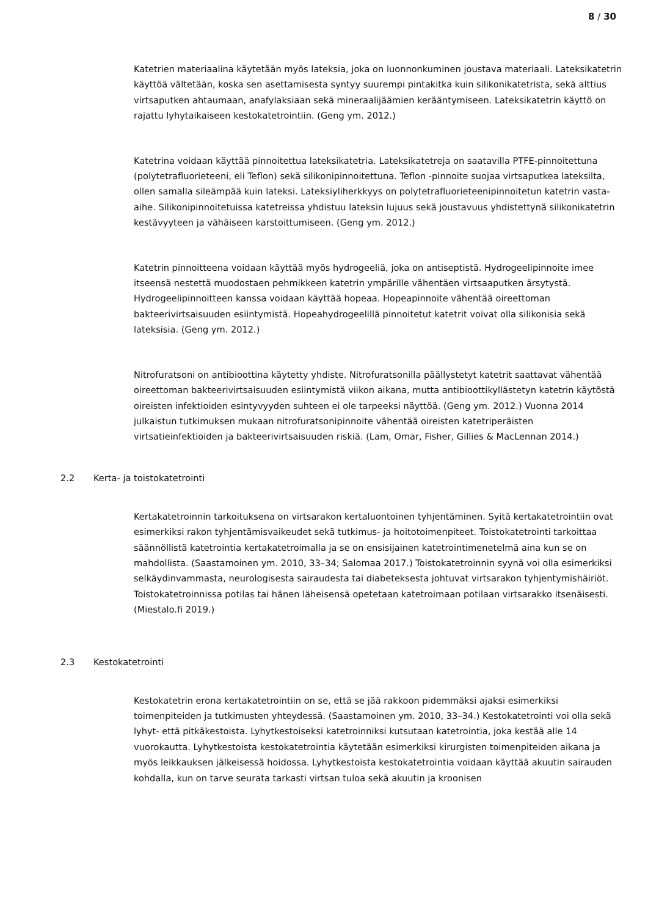8 / 30
Katetrien materiaalina käytetään myös lateksia, joka on luonnonkuminen joustava materiaali. Lateksikatetrin käyttöä vältetään, koska sen asettamisesta syntyy suurempi pintakitka kuin silikonikatetrista, sekä alttius virtsaputken ahtaumaan, anafylaksiaan sekä mineraalijäämien kerääntymiseen. Lateksikatetrin käyttö on rajattu lyhytaikaiseen kestokatetrointiin. (Geng ym. 2012.)
Katetrina voidaan käyttää pinnoitettua lateksikatetria. Lateksikatetreja on saatavilla PTFE-pinnoitettuna (polytetrafluorieteeni, eli Teflon) sekä silikonipinnoitettuna. Teflon -pinnoite suojaa virtsaputkea lateksilta, ollen samalla sileämpää kuin lateksi. Lateksiyliherkkyys on polytetrafluorieteenipinnoitetun katetrin vasta-aihe. Silikonipinnoitetuissa katetreissa yhdistuu lateksin lujuus sekä joustavuus yhdistettynä silikonikatetrin kestävyyteen ja vähäiseen karstoittumiseen. (Geng ym. 2012.)
Katetrin pinnoitteena voidaan käyttää myös hydrogeeliä, joka on antiseptistä. Hydrogeelipinnoite imee itseensä nestettä muodostaen pehmikkeen katetrin ympärille vähentäen virtsaaputken ärsytystä. Hydrogeelipinnoitteen kanssa voidaan käyttää hopeaa. Hopeapinnoite vähentää oireettoman bakteerivirtsaisuuden esiintymistä. Hopeahydrogeelillä pinnoitetut katetrit voivat olla silikonisia sekä lateksisia. (Geng ym. 2012.)
Nitrofuratsoni on antibioottina käytetty yhdiste. Nitrofuratsonilla päällystetyt katetrit saattavat vähentää oireettoman bakteerivirtsaisuuden esiintymistä viikon aikana, mutta antibioottikyllästetyn katetrin käytöstä oireisten infektioiden esintyvyyden suhteen ei ole tarpeeksi näyttöä. (Geng ym. 2012.) Vuonna 2014 julkaistun tutkimuksen mukaan nitrofuratsonipinnoite vähentää oireisten katetriperäisten virtsatieinfektioiden ja bakteerivirtsaisuuden riskiä. (Lam, Omar, Fisher, Gillies & MacLennan 2014.)
2.2 Kerta- ja toistokatetrointi
Kertakatetroinnin tarkoituksena on virtsarakon kertaluontoinen tyhjentäminen. Syitä kertakatetrointiin ovat esimerkiksi rakon tyhjentämisvaikeudet sekä tutkimus- ja hoitotoimenpiteet. Toistokatetrointi tarkoittaa säännöllistä katetrointia kertakatetroimalla ja se on ensisijainen katetrointimenetelmä aina kun se on mahdollista. (Saastamoinen ym. 2010, 33–34; Salomaa 2017.) Toistokatetroinnin syynä voi olla esimerkiksi selkäydinvammasta, neurologisesta sairaudesta tai diabeteksesta johtuvat virtsarakon tyhjentymishäiriöt. Toistokatetroinnissa potilas tai hänen läheisensä opetetaan katetroimaan potilaan virtsarakko itsenäisesti. (Miestalo.fi 2019.)
2.3 Kestokatetrointi
Kestokatetrin erona kertakatetrointiin on se, että se jää rakkoon pidemmäksi ajaksi esimerkiksi toimenpiteiden ja tutkimusten yhteydessä. (Saastamoinen ym. 2010, 33–34.) Kestokatetrointi voi olla sekä lyhyt- että pitkäkestoista. Lyhytkestoiseksi katetroinniksi kutsutaan katetrointia, joka kestää alle 14 vuorokautta. Lyhytkestoista kestokatetrointia käytetään esimerkiksi kirurgisten toimenpiteiden aikana ja myös leikkauksen jälkeisessä hoidossa. Lyhytkestoista kestokatetrointia voidaan käyttää akuutin sairauden kohdalla, kun on tarve seurata tarkasti virtsan tuloa sekä akuutin ja kroonisen